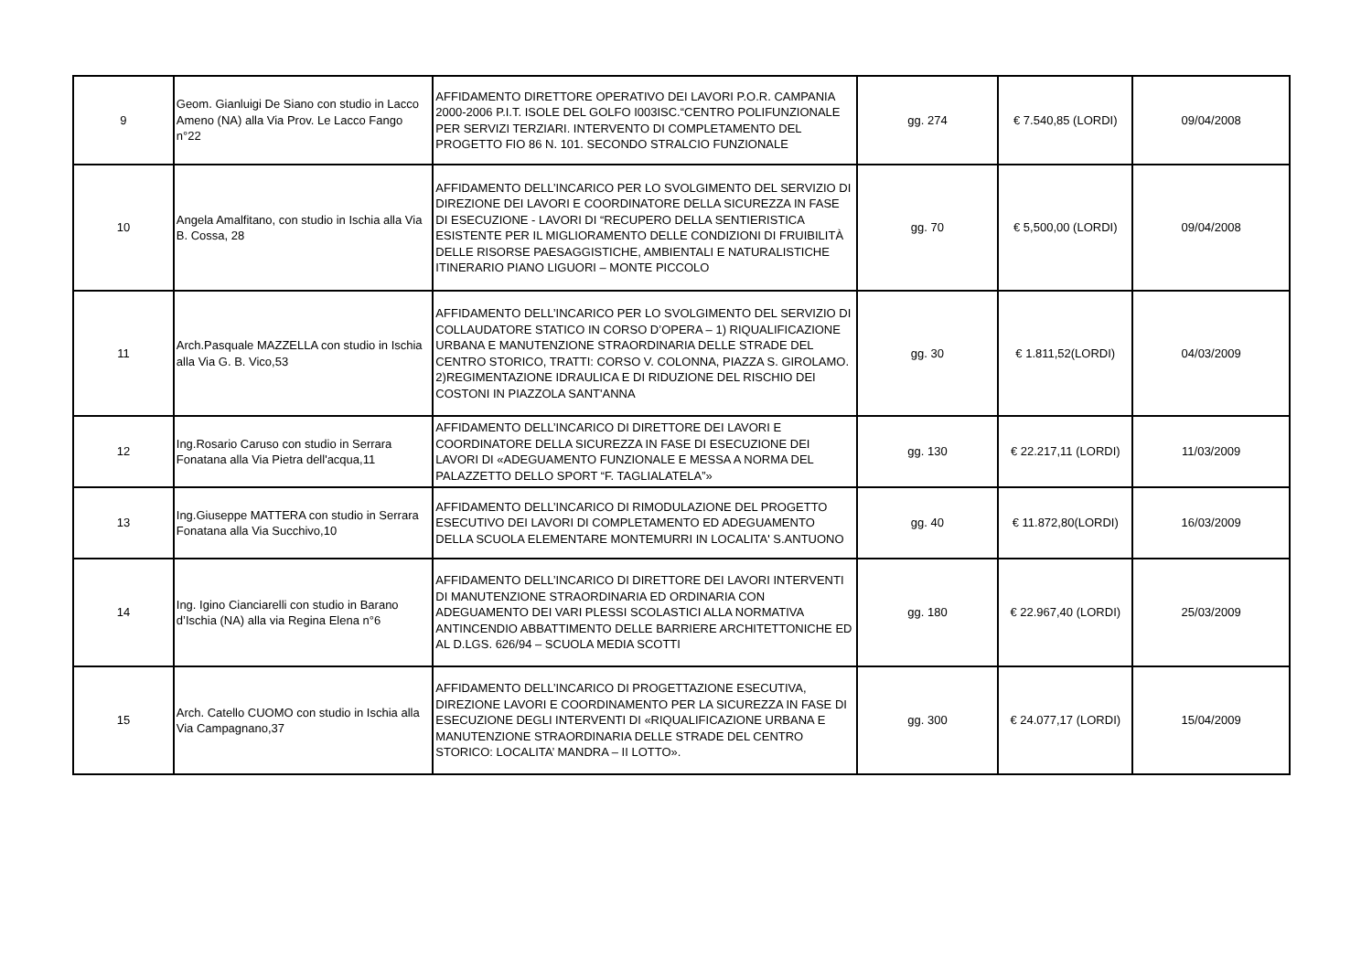| 9 | Geom. Gianluigi De Siano con studio in Lacco Ameno (NA) alla Via Prov. Le Lacco Fango n°22 | AFFIDAMENTO DIRETTORE OPERATIVO DEI LAVORI P.O.R. CAMPANIA 2000-2006 P.I.T. ISOLE DEL GOLFO I003ISC.“CENTRO POLIFUNZIONALE PER SERVIZI TERZIARI. INTERVENTO DI COMPLETAMENTO DEL PROGETTO FIO 86 N. 101. SECONDO STRALCIO FUNZIONALE | gg. 274 | € 7.540,85 (LORDI) | 09/04/2008 |
| 10 | Angela Amalfitano, con studio in Ischia alla Via B. Cossa, 28 | AFFIDAMENTO DELL’INCARICO PER LO SVOLGIMENTO DEL SERVIZIO DI DIREZIONE DEI LAVORI E COORDINATORE DELLA SICUREZZA IN FASE DI ESECUZIONE - LAVORI DI “RECUPERO DELLA SENTIERISTICA ESISTENTE PER IL MIGLIORAMENTO DELLE CONDIZIONI DI FRUIBILITÀ DELLE RISORSE PAESAGGISTICHE, AMBIENTALI E NATURALISTICHE ITINERARIO PIANO LIGUORI – MONTE PICCOLO | gg. 70 | € 5,500,00 (LORDI) | 09/04/2008 |
| 11 | Arch.Pasquale MAZZELLA con studio in Ischia alla Via G. B. Vico,53 | AFFIDAMENTO DELL’INCARICO PER LO SVOLGIMENTO DEL SERVIZIO DI COLLAUDATORE STATICO IN CORSO D’OPERA – 1) RIQUALIFICAZIONE URBANA E MANUTENZIONE STRAORDINARIA DELLE STRADE DEL CENTRO STORICO, TRATTI: CORSO V. COLONNA, PIAZZA S. GIROLAMO. 2)REGIMENTAZIONE IDRAULICA E DI RIDUZIONE DEL RISCHIO DEI COSTONI IN PIAZZOLA SANT'ANNA | gg. 30 | € 1.811,52(LORDI) | 04/03/2009 |
| 12 | Ing.Rosario Caruso con studio in Serrara Fonatana alla Via Pietra dell'acqua,11 | AFFIDAMENTO DELL’INCARICO DI DIRETTORE DEI LAVORI E COORDINATORE DELLA SICUREZZA IN FASE DI ESECUZIONE DEI LAVORI DI «ADEGUAMENTO FUNZIONALE E MESSA A NORMA DEL PALAZZETTO DELLO SPORT “F. TAGLIALATELA”» | gg. 130 | € 22.217,11 (LORDI) | 11/03/2009 |
| 13 | Ing.Giuseppe MATTERA con studio in Serrara Fonatana alla Via Succhivo,10 | AFFIDAMENTO DELL’INCARICO DI RIMODULAZIONE DEL PROGETTO ESECUTIVO DEI LAVORI DI COMPLETAMENTO ED ADEGUAMENTO DELLA SCUOLA ELEMENTARE MONTEMURRI IN LOCALITA' S.ANTUONO | gg. 40 | € 11.872,80(LORDI) | 16/03/2009 |
| 14 | Ing. Igino Cianciarelli con studio in Barano d’Ischia (NA) alla via Regina Elena n°6 | AFFIDAMENTO DELL’INCARICO DI DIRETTORE DEI LAVORI INTERVENTI DI MANUTENZIONE STRAORDINARIA ED ORDINARIA CON ADEGUAMENTO DEI VARI PLESSI SCOLASTICI ALLA NORMATIVA ANTINCENDIO ABBATTIMENTO DELLE BARRIERE ARCHITETTONICHE ED AL D.LGS. 626/94 – SCUOLA MEDIA SCOTTI | gg. 180 | € 22.967,40 (LORDI) | 25/03/2009 |
| 15 | Arch. Catello CUOMO con studio in Ischia alla Via Campagnano,37 | AFFIDAMENTO DELL’INCARICO DI PROGETTAZIONE ESECUTIVA, DIREZIONE LAVORI E COORDINAMENTO PER LA SICUREZZA IN FASE DI ESECUZIONE DEGLI INTERVENTI DI «RIQUALIFICAZIONE URBANA E MANUTENZIONE STRAORDINARIA DELLE STRADE DEL CENTRO STORICO: LOCALITA’ MANDRA – II LOTTO». | gg. 300 | € 24.077,17 (LORDI) | 15/04/2009 |